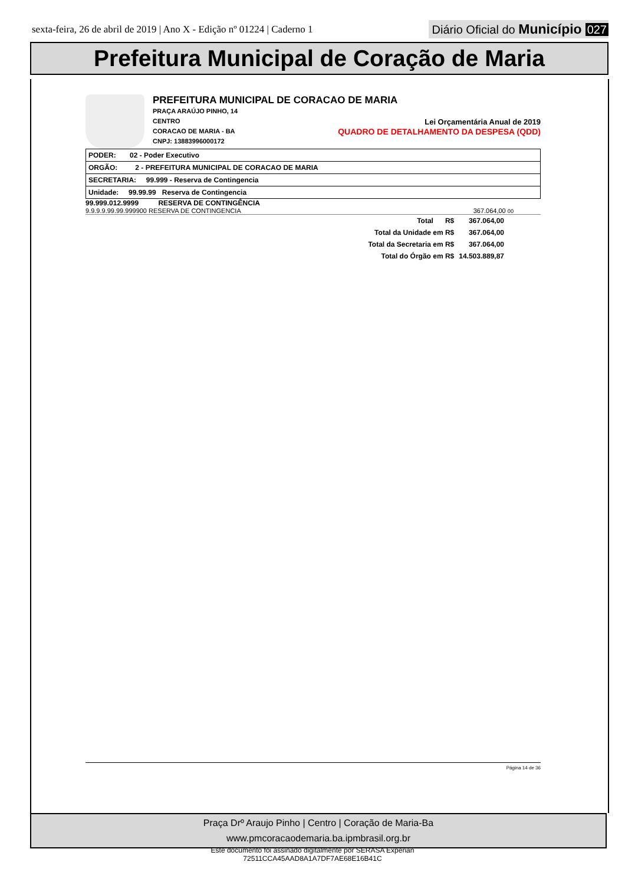sexta-feira, 26 de abril de 2019 | Ano X - Edição nº 01224 | Caderno 1
Diário Oficial do Município 027
Prefeitura Municipal de Coração de Maria
PREFEITURA MUNICIPAL DE CORACAO DE MARIA
PRAÇA ARAÚJO PINHO, 14
CENTRO
CORACAO DE MARIA - BA
CNPJ: 13883996000172
Lei Orçamentária Anual de 2019
QUADRO DE DETALHAMENTO DA DESPESA (QDD)
| PODER: 02 - Poder Executivo |
| ORGÃO: 2 - PREFEITURA MUNICIPAL DE CORACAO DE MARIA |
| SECRETARIA: 99.999 - Reserva de Contingencia |
| Unidade: 99.99.99 Reserva de Contingencia |
99.999.012.9999 RESERVA DE CONTINGÊNCIA
9.9.9.9.99.99.999900 RESERVA DE CONTINGENCIA 367.064,00 00
| Total R$ | 367.064,00 |
| Total da Unidade em R$ | 367.064,00 |
| Total da Secretaria em R$ | 367.064,00 |
| Total do Órgão em R$ | 14.503.889,87 |
Página 14 de 36
Praça Drº Araujo Pinho | Centro | Coração de Maria-Ba
www.pmcoracaodemaria.ba.ipmbrasil.org.br
Este documento foi assinado digitalmente por SERASA Experian
72511CCA45AAD8A1A7DF7AE68E16B41C